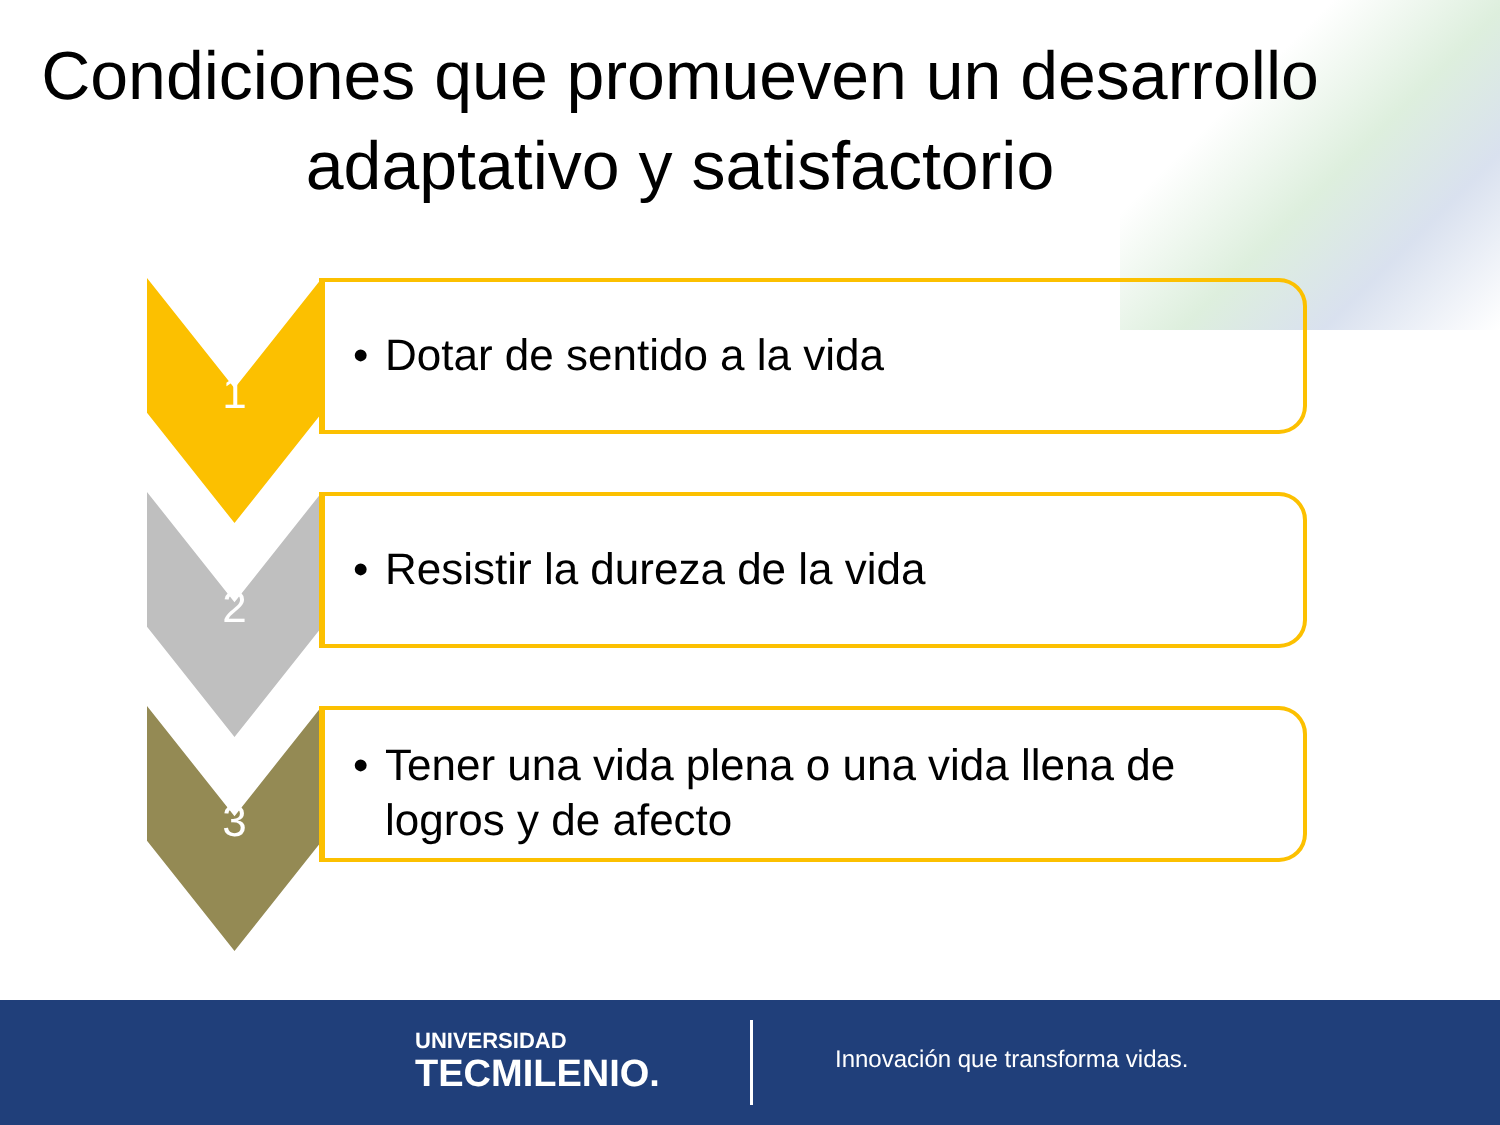Condiciones que promueven un desarrollo adaptativo y satisfactorio
1
• Dotar de sentido a la vida
2
• Resistir la dureza de la vida
3
• Tener una vida plena o una vida llena de logros y de afecto
UNIVERSIDAD
TECMILENIO.
Innovación que transforma vidas.